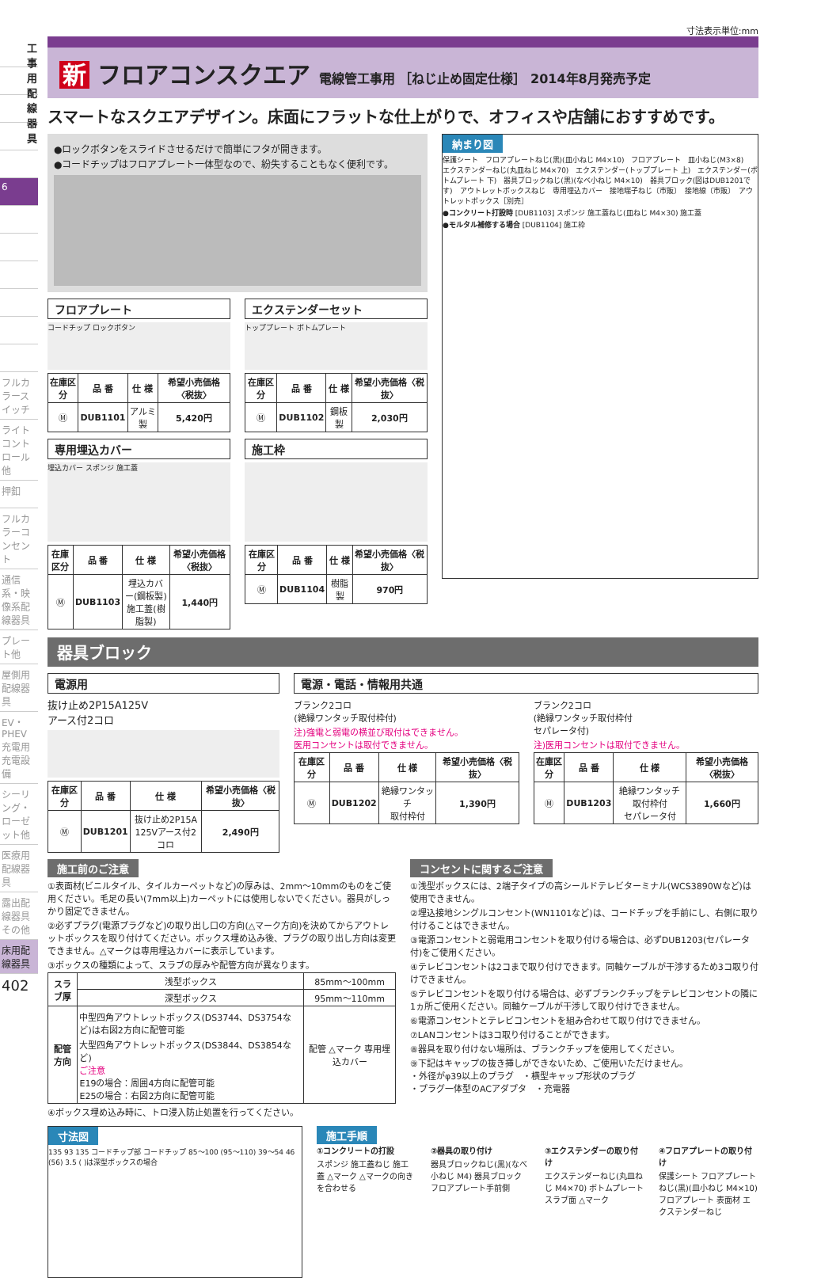6
フルカラースイッチ
ライトコントロール他
押釦
フルカラーコンセント
通信系・映像系配線器具
プレート他
屋側用配線器具
EV・PHEV充電用充電設備
シーリング・ローゼット他
医療用配線器具
露出配線器具その他
床用配線器具
402
工事用配線器具
寸法表示単位:mm
新 フロアコンスクエア 電線管工事用 ［ねじ止め固定仕様］ 2014年8月発売予定
スマートなスクエアデザイン。床面にフラットな仕上がりで、オフィスや店舗におすすめです。
●ロックボタンをスライドさせるだけで簡単にフタが開きます。
●コードチップはフロアプレート一体型なので、紛失することもなく便利です。
フロアプレート
コードチップ ロックボタン
| 在庫区分 | 品 番 | 仕 様 | 希望小売価格〈税抜〉 |
| --- | --- | --- | --- |
| Ⓜ | DUB1101 | アルミ製 | 5,420円 |
エクステンダーセット
トッププレート ボトムプレート
| 在庫区分 | 品 番 | 仕 様 | 希望小売価格〈税抜〉 |
| --- | --- | --- | --- |
| Ⓜ | DUB1102 | 鋼板製 | 2,030円 |
専用埋込カバー
埋込カバー スポンジ 施工蓋
| 在庫区分 | 品 番 | 仕 様 | 希望小売価格〈税抜〉 |
| --- | --- | --- | --- |
| Ⓜ | DUB1103 | 埋込カバー(鋼板製) 施工蓋(樹脂製) | 1,440円 |
施工枠
| 在庫区分 | 品 番 | 仕 様 | 希望小売価格〈税抜〉 |
| --- | --- | --- | --- |
| Ⓜ | DUB1104 | 樹脂製 | 970円 |
納まり図
保護シート　フロアプレートねじ(黒)(皿小ねじ M4×10)　フロアプレート　皿小ねじ(M3×8)　エクステンダーねじ(丸皿ねじ M4×70)　エクステンダー(トッププレート 上)　エクステンダー(ボトムプレート 下)　器具ブロックねじ(黒)(なべ小ねじ M4×10)　器具ブロック(図はDUB1201です)　アウトレットボックスねじ　専用埋込カバー　接地端子ねじ〔市販〕　接地線〔市販〕　アウトレットボックス［別売］
●コンクリート打設時 [DUB1103] スポンジ 施工蓋ねじ(皿ねじ M4×30) 施工蓋
●モルタル補修する場合 [DUB1104] 施工枠
器具ブロック
電源用
抜け止め2P15A125V
アース付2コロ
| 在庫区分 | 品 番 | 仕 様 | 希望小売価格〈税抜〉 |
| --- | --- | --- | --- |
| Ⓜ | DUB1201 | 抜け止め2P15A 125Vアース付2コロ | 2,490円 |
電源・電話・情報用共通
ブランク2コロ
(絶縁ワンタッチ取付枠付)
注)強電と弱電の横並び取付はできません。
医用コンセントは取付できません。
| 在庫区分 | 品 番 | 仕 様 | 希望小売価格〈税抜〉 |
| --- | --- | --- | --- |
| Ⓜ | DUB1202 | 絶縁ワンタッチ 取付枠付 | 1,390円 |
ブランク2コロ
(絶縁ワンタッチ取付枠付
セパレータ付)
注)医用コンセントは取付できません。
| 在庫区分 | 品 番 | 仕 様 | 希望小売価格〈税抜〉 |
| --- | --- | --- | --- |
| Ⓜ | DUB1203 | 絶縁ワンタッチ取付枠付 セパレータ付 | 1,660円 |
施工前のご注意
①表面材(ビニルタイル、タイルカーペットなど)の厚みは、2mm～10mmのものをご使用ください。毛足の長い(7mm以上)カーペットには使用しないでください。器具がしっかり固定できません。
②必ずプラグ(電源プラグなど)の取り出し口の方向(△マーク方向)を決めてからアウトレットボックスを取り付けてください。ボックス埋め込み後、プラグの取り出し方向は変更できません。△マークは専用埋込カバーに表示しています。
③ボックスの種類によって、スラブの厚みや配管方向が異なります。
| スラブ厚 | 浅型ボックス | 85mm～100mm |
| | 深型ボックス | 95mm～110mm |
| 配管方向 | 中型四角アウトレットボックス(DS3744、DS3754など)は右図2方向に配管可能 大型四角アウトレットボックス(DS3844、DS3854など) ご注意 E19の場合：周囲4方向に配管可能 E25の場合：右図2方向に配管可能 | 配管 △マーク 専用埋込カバー |
④ボックス埋め込み時に、トロ浸入防止処置を行ってください。
コンセントに関するご注意
①浅型ボックスには、2端子タイプの高シールドテレビターミナル(WCS3890Wなど)は使用できません。
②埋込接地シングルコンセント(WN1101など)は、コードチップを手前にし、右側に取り付けることはできません。
③電源コンセントと弱電用コンセントを取り付ける場合は、必ずDUB1203(セパレータ付)をご使用ください。
④テレビコンセントは2コまで取り付けできます。同軸ケーブルが干渉するため3コ取り付けできません。
⑤テレビコンセントを取り付ける場合は、必ずブランクチップをテレビコンセントの隣に1ヵ所ご使用ください。同軸ケーブルが干渉して取り付けできません。
⑥電源コンセントとテレビコンセントを組み合わせて取り付けできません。
⑦LANコンセントは3コ取り付けることができます。
⑧器具を取り付けない場所は、ブランクチップを使用してください。
⑨下記はキャップの抜き挿しができないため、ご使用いただけません。
・外径がφ39以上のプラグ　・横型キャップ形状のプラグ
・プラグ一体型のACアダプタ　・充電器
寸法図
135 93 135 コードチップ部 コードチップ 85～100 (95～110) 39～54 46 (56) 3.5 ( )は深型ボックスの場合
施工手順
①コンクリートの打設
スポンジ 施工蓋ねじ 施工蓋 △マーク △マークの向きを合わせる
②器具の取り付け
器具ブロックねじ(黒)(なべ小ねじ M4) 器具ブロック フロアプレート手前側
③エクステンダーの取り付け
エクステンダーねじ(丸皿ねじ M4×70) ボトムプレート スラブ面 △マーク
④フロアプレートの取り付け
保護シート フロアプレートねじ(黒)(皿小ねじ M4×10) フロアプレート 表面材 エクステンダーねじ